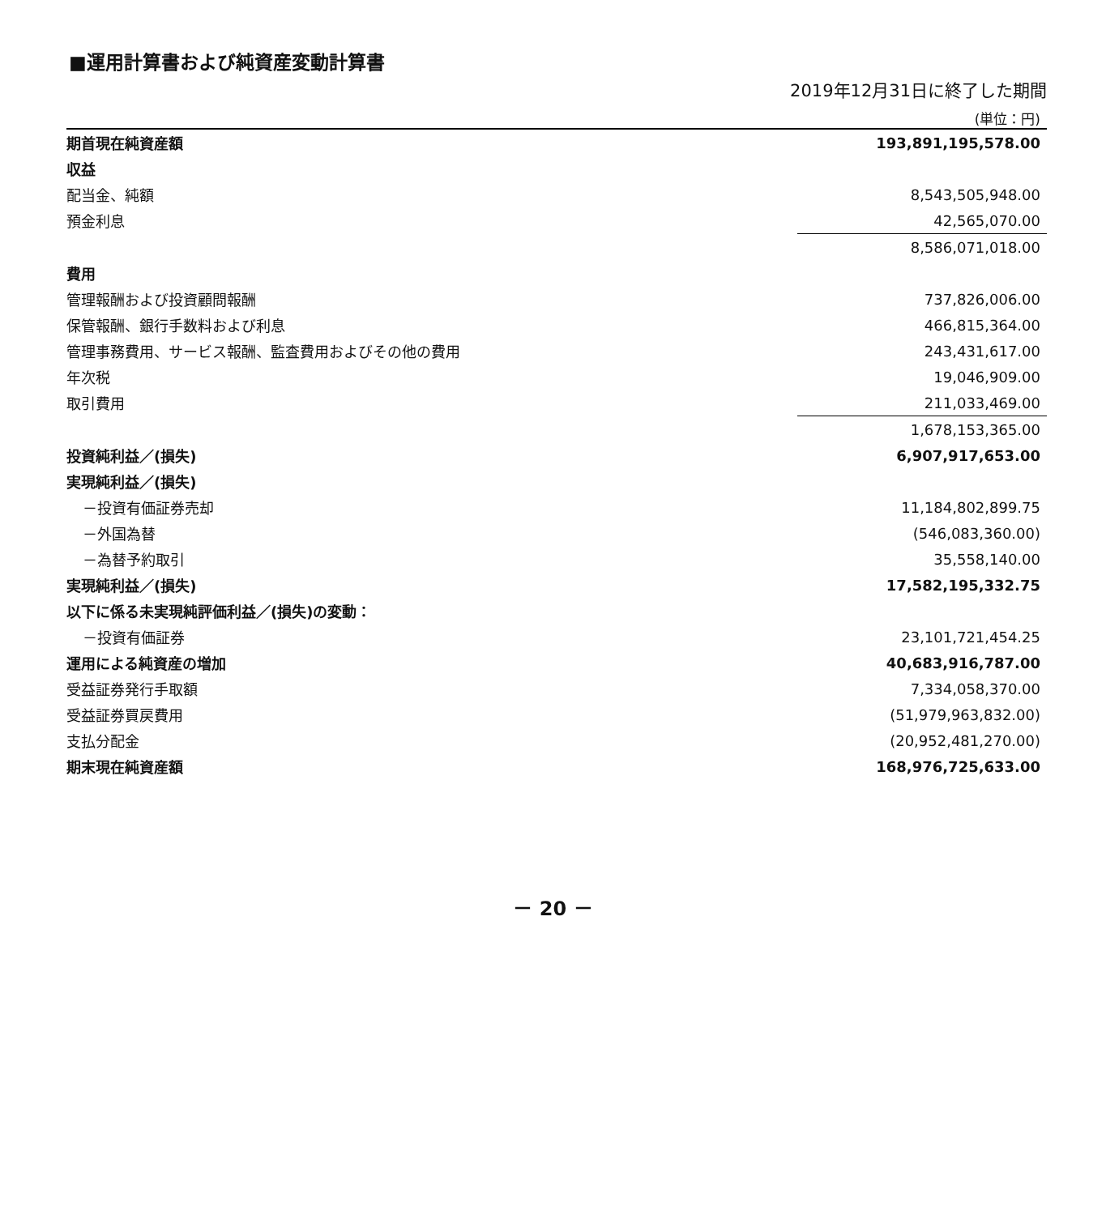■運用計算書および純資産変動計算書
2019年12月31日に終了した期間
(単位：円)
| 期首現在純資産額 | 193,891,195,578.00 |
| 収益 | |
| 配当金、純額 | 8,543,505,948.00 |
| 預金利息 | 42,565,070.00 |
| | 8,586,071,018.00 |
| 費用 | |
| 管理報酬および投資顧問報酬 | 737,826,006.00 |
| 保管報酬、銀行手数料および利息 | 466,815,364.00 |
| 管理事務費用、サービス報酬、監査費用およびその他の費用 | 243,431,617.00 |
| 年次税 | 19,046,909.00 |
| 取引費用 | 211,033,469.00 |
| | 1,678,153,365.00 |
| 投資純利益／(損失) | 6,907,917,653.00 |
| 実現純利益／(損失) | |
| －投資有価証券売却 | 11,184,802,899.75 |
| －外国為替 | (546,083,360.00) |
| －為替予約取引 | 35,558,140.00 |
| 実現純利益／(損失) | 17,582,195,332.75 |
| 以下に係る未実現純評価利益／(損失)の変動： | |
| －投資有価証券 | 23,101,721,454.25 |
| 運用による純資産の増加 | 40,683,916,787.00 |
| 受益証券発行手取額 | 7,334,058,370.00 |
| 受益証券買戻費用 | (51,979,963,832.00) |
| 支払分配金 | (20,952,481,270.00) |
| 期末現在純資産額 | 168,976,725,633.00 |
－ 20 －